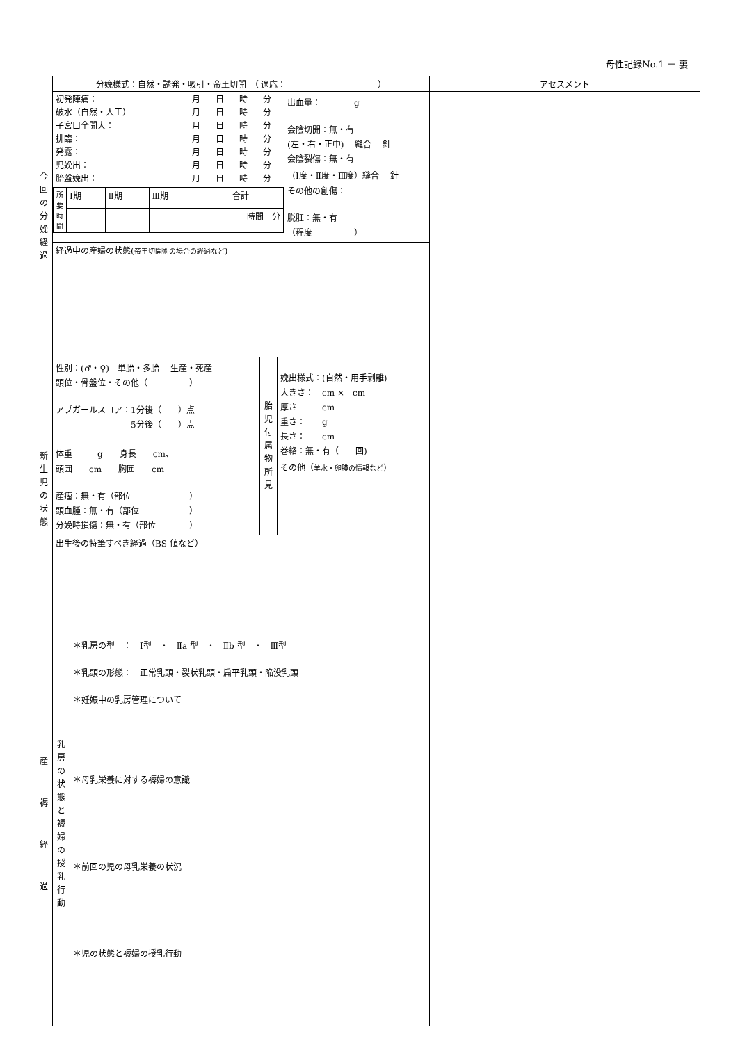母性記録No.1 － 裏
| 今 回 の 分 娩 経 過 | 分娩様式：自然・誘発・吸引・帝王切開 （ 適応： ） | | アセスメント |
| | / 初発陣痛： / 月 / 日 / 時 / 分 / / 破水（自然・人工） / 月 / 日 / 時 / 分 / / 子宮口全開大： / 月 / 日 / 時 / 分 / / 排臨： / 月 / 日 / 時 / 分 / / 発露： / 月 / 日 / 時 / 分 / / 児娩出： / 月 / 日 / 時 / 分 / / 胎盤娩出： / 月 / 日 / 時 / 分 / / 所 要 時 間 / Ⅰ期 / Ⅱ期 / Ⅲ期 / 合計 / / / / / / 時間 分 / | 出血量： g 会陰切開：無・有 (左・右・正中) 縫合 針 会陰裂傷：無・有 （Ⅰ度・Ⅱ度・Ⅲ度）縫合 針 その他の創傷： 脱肛：無・有 （程度 ） | |
| | 経過中の産婦の状態( 帝王切開術の場合の経過など ) | | |
| 新 生 児 の 状 態 | / 性別：(♂・♀) 単胎・多胎 生産・死産 頭位・骨盤位・その他（ ） アプガールスコア：1分後（ ）点 5分後（ ）点 体重 g 身長 cm、 頭囲 cm 胸囲 cm 産瘤：無・有（部位 ） 頭血腫：無・有（部位 ） 分娩時損傷：無・有（部位 ） / 胎 児 付 属 物 所 見 / 娩出様式：(自然・用手剥離) 大きさ： cm × cm 厚さ cm 重さ： g 長さ： cm 巻絡：無・有（ 回) その他（ 羊水・卵膜の情報など ） / | | |
| | 出生後の特筆すべき経過（BS 値など） | | |
| 産 褥 経 過 | / 乳 房 の 状 態 と 褥 婦 の 授 乳 行 動 / ＊乳房の型 ： Ⅰ型 ・ Ⅱa 型 ・ Ⅱb 型 ・ Ⅲ型 ＊乳頭の形態： 正常乳頭・裂状乳頭・扁平乳頭・陥没乳頭 ＊妊娠中の乳房管理について ＊母乳栄養に対する褥婦の意識 ＊前回の児の母乳栄養の状況 ＊児の状態と褥婦の授乳行動 / | | |